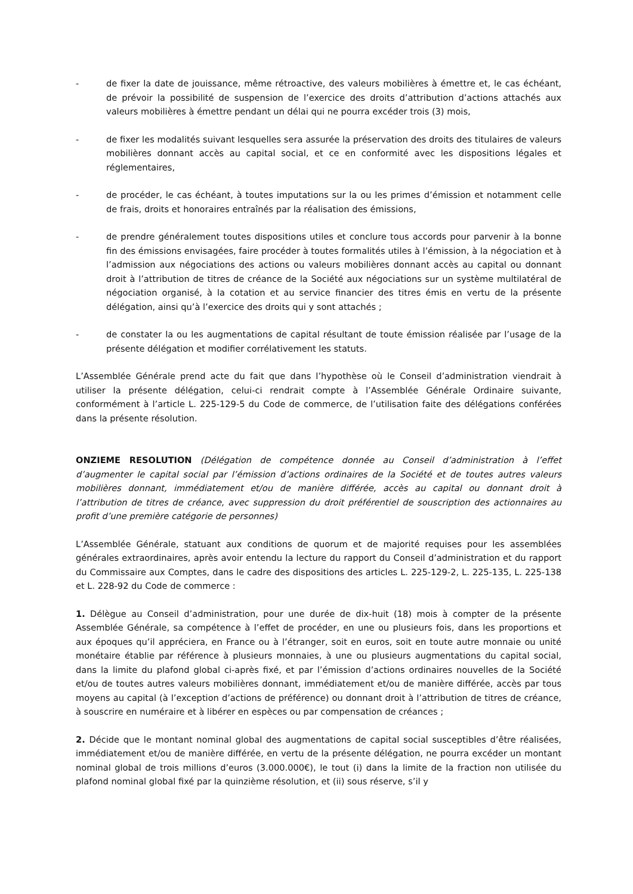- de fixer la date de jouissance, même rétroactive, des valeurs mobilières à émettre et, le cas échéant, de prévoir la possibilité de suspension de l’exercice des droits d’attribution d’actions attachés aux valeurs mobilières à émettre pendant un délai qui ne pourra excéder trois (3) mois,
- de fixer les modalités suivant lesquelles sera assurée la préservation des droits des titulaires de valeurs mobilières donnant accès au capital social, et ce en conformité avec les dispositions légales et réglementaires,
- de procéder, le cas échéant, à toutes imputations sur la ou les primes d’émission et notamment celle de frais, droits et honoraires entraînés par la réalisation des émissions,
- de prendre généralement toutes dispositions utiles et conclure tous accords pour parvenir à la bonne fin des émissions envisagées, faire procéder à toutes formalités utiles à l’émission, à la négociation et à l’admission aux négociations des actions ou valeurs mobilières donnant accès au capital ou donnant droit à l’attribution de titres de créance de la Société aux négociations sur un système multilatéral de négociation organisé, à la cotation et au service financier des titres émis en vertu de la présente délégation, ainsi qu’à l’exercice des droits qui y sont attachés ;
- de constater la ou les augmentations de capital résultant de toute émission réalisée par l’usage de la présente délégation et modifier corrélativement les statuts.
L’Assemblée Générale prend acte du fait que dans l’hypothèse où le Conseil d’administration viendrait à utiliser la présente délégation, celui-ci rendrait compte à l’Assemblée Générale Ordinaire suivante, conformément à l’article L. 225-129-5 du Code de commerce, de l’utilisation faite des délégations conférées dans la présente résolution.
ONZIEME RESOLUTION (Délégation de compétence donnée au Conseil d’administration à l’effet d’augmenter le capital social par l’émission d’actions ordinaires de la Société et de toutes autres valeurs mobilières donnant, immédiatement et/ou de manière différée, accès au capital ou donnant droit à l’attribution de titres de créance, avec suppression du droit préférentiel de souscription des actionnaires au profit d’une première catégorie de personnes)
L’Assemblée Générale, statuant aux conditions de quorum et de majorité requises pour les assemblées générales extraordinaires, après avoir entendu la lecture du rapport du Conseil d’administration et du rapport du Commissaire aux Comptes, dans le cadre des dispositions des articles L. 225-129-2, L. 225-135, L. 225-138 et L. 228-92 du Code de commerce :
1. Délègue au Conseil d’administration, pour une durée de dix-huit (18) mois à compter de la présente Assemblée Générale, sa compétence à l’effet de procéder, en une ou plusieurs fois, dans les proportions et aux époques qu’il appréciera, en France ou à l’étranger, soit en euros, soit en toute autre monnaie ou unité monétaire établie par référence à plusieurs monnaies, à une ou plusieurs augmentations du capital social, dans la limite du plafond global ci-après fixé, et par l’émission d’actions ordinaires nouvelles de la Société et/ou de toutes autres valeurs mobilières donnant, immédiatement et/ou de manière différée, accès par tous moyens au capital (à l’exception d’actions de préférence) ou donnant droit à l’attribution de titres de créance, à souscrire en numéraire et à libérer en espèces ou par compensation de créances ;
2. Décide que le montant nominal global des augmentations de capital social susceptibles d’être réalisées, immédiatement et/ou de manière différée, en vertu de la présente délégation, ne pourra excéder un montant nominal global de trois millions d’euros (3.000.000€), le tout (i) dans la limite de la fraction non utilisée du plafond nominal global fixé par la quinzième résolution, et (ii) sous réserve, s’il y